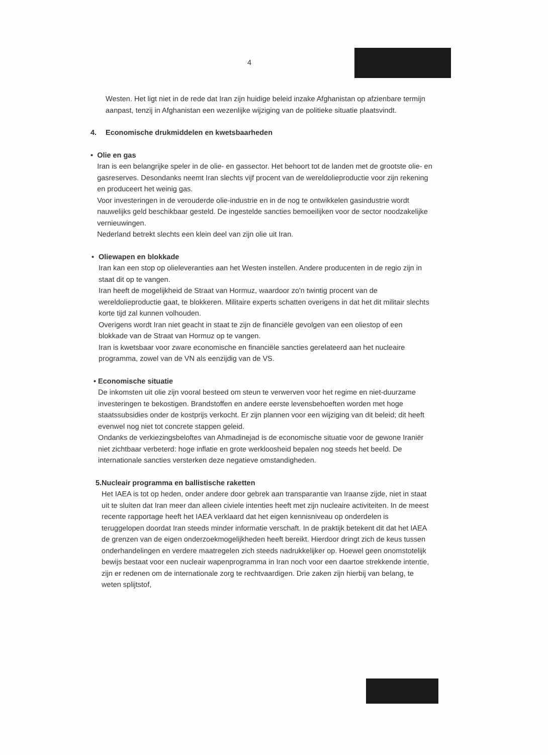4
Westen. Het ligt niet in de rede dat Iran zijn huidige beleid inzake Afghanistan op afzienbare termijn aanpast, tenzij in Afghanistan een wezenlijke wijziging van de politieke situatie plaatsvindt.
4. Economische drukmiddelen en kwetsbaarheden
• Olie en gas
Iran is een belangrijke speler in de olie- en gassector. Het behoort tot de landen met de grootste olie- en gasreserves. Desondanks neemt Iran slechts vijf procent van de wereldolieproductie voor zijn rekening en produceert het weinig gas.
Voor investeringen in de verouderde olie-industrie en in de nog te ontwikkelen gasindustrie wordt nauwelijks geld beschikbaar gesteld. De ingestelde sancties bemoeilijken voor de sector noodzakelijke vernieuwingen.
Nederland betrekt slechts een klein deel van zijn olie uit Iran.
• Oliewapen en blokkade
Iran kan een stop op olieleveranties aan het Westen instellen. Andere producenten in de regio zijn in staat dit op te vangen.
Iran heeft de mogelijkheid de Straat van Hormuz, waardoor zo'n twintig procent van de wereldolieproductie gaat, te blokkeren. Militaire experts schatten overigens in dat het dit militair slechts korte tijd zal kunnen volhouden.
Overigens wordt Iran niet geacht in staat te zijn de financiële gevolgen van een oliestop of een blokkade van de Straat van Hormuz op te vangen.
Iran is kwetsbaar voor zware economische en financiële sancties gerelateerd aan het nucleaire programma, zowel van de VN als eenzijdig van de VS.
• Economische situatie
De inkomsten uit olie zijn vooral besteed om steun te verwerven voor het regime en niet-duurzame investeringen te bekostigen. Brandstoffen en andere eerste levensbehoeften worden met hoge staatssubsidies onder de kostprijs verkocht. Er zijn plannen voor een wijziging van dit beleid; dit heeft evenwel nog niet tot concrete stappen geleid.
Ondanks de verkiezingsbeloftes van Ahmadinejad is de economische situatie voor de gewone Iraniër niet zichtbaar verbeterd: hoge inflatie en grote werkloosheid bepalen nog steeds het beeld. De internationale sancties versterken deze negatieve omstandigheden.
5. Nucleair programma en ballistische raketten
Het IAEA is tot op heden, onder andere door gebrek aan transparantie van Iraanse zijde, niet in staat uit te sluiten dat Iran meer dan alleen civiele intenties heeft met zijn nucleaire activiteiten. In de meest recente rapportage heeft het IAEA verklaard dat het eigen kennisniveau op onderdelen is teruggelopen doordat Iran steeds minder informatie verschaft. In de praktijk betekent dit dat het IAEA de grenzen van de eigen onderzoekmogelijkheden heeft bereikt. Hierdoor dringt zich de keus tussen onderhandelingen en verdere maatregelen zich steeds nadrukkelijker op. Hoewel geen onomstotelijk bewijs bestaat voor een nucleair wapenprogramma in Iran noch voor een daartoe strekkende intentie, zijn er redenen om de internationale zorg te rechtvaardigen. Drie zaken zijn hierbij van belang, te weten splijtstof,